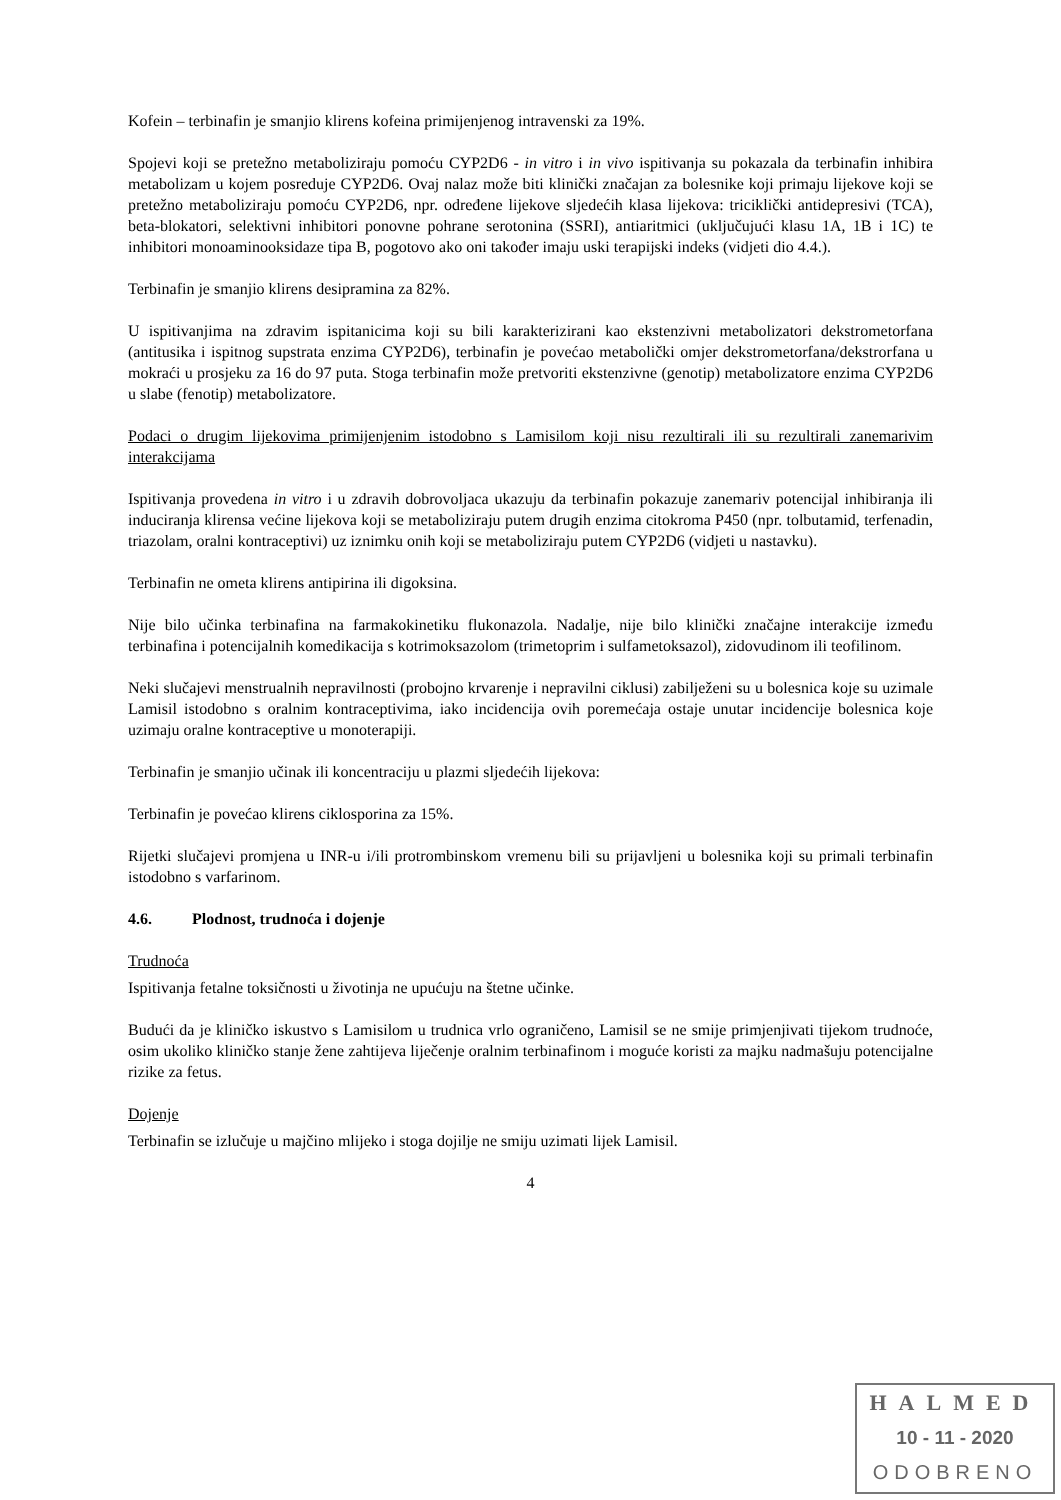Kofein – terbinafin je smanjio klirens kofeina primijenjenog intravenski za 19%.
Spojevi koji se pretežno metaboliziraju pomoću CYP2D6 - in vitro i in vivo ispitivanja su pokazala da terbinafin inhibira metabolizam u kojem posreduje CYP2D6. Ovaj nalaz može biti klinički značajan za bolesnike koji primaju lijekove koji se pretežno metaboliziraju pomoću CYP2D6, npr. određene lijekove sljedećih klasa lijekova: triciklički antidepresivi (TCA), beta-blokatori, selektivni inhibitori ponovne pohrane serotonina (SSRI), antiaritmici (uključujući klasu 1A, 1B i 1C) te inhibitori monoaminooksidaze tipa B, pogotovo ako oni također imaju uski terapijski indeks (vidjeti dio 4.4.).
Terbinafin je smanjio klirens desipramina za 82%.
U ispitivanjima na zdravim ispitanicima koji su bili karakterizirani kao ekstenzivni metabolizatori dekstrometorfana (antitusika i ispitnog supstrata enzima CYP2D6), terbinafin je povećao metabolički omjer dekstrometorfana/dekstrorfana u mokraći u prosjeku za 16 do 97 puta. Stoga terbinafin može pretvoriti ekstenzivne (genotip) metabolizatore enzima CYP2D6 u slabe (fenotip) metabolizatore.
Podaci o drugim lijekovima primijenjenim istodobno s Lamisilom koji nisu rezultirali ili su rezultirali zanemarivim interakcijama
Ispitivanja provedena in vitro i u zdravih dobrovoljaca ukazuju da terbinafin pokazuje zanemariv potencijal inhibiranja ili induciranja klirensa većine lijekova koji se metaboliziraju putem drugih enzima citokroma P450 (npr. tolbutamid, terfenadin, triazolam, oralni kontraceptivi) uz iznimku onih koji se metaboliziraju putem CYP2D6 (vidjeti u nastavku).
Terbinafin ne ometa klirens antipirina ili digoksina.
Nije bilo učinka terbinafina na farmakokinetiku flukonazola. Nadalje, nije bilo klinički značajne interakcije između terbinafina i potencijalnih komedikacija s kotrimoksazolom (trimetoprim i sulfametoksazol), zidovudinom ili teofilinom.
Neki slučajevi menstrualnih nepravilnosti (probojno krvarenje i nepravilni ciklusi) zabilježeni su u bolesnica koje su uzimale Lamisil istodobno s oralnim kontraceptivima, iako incidencija ovih poremećaja ostaje unutar incidencije bolesnica koje uzimaju oralne kontraceptive u monoterapiji.
Terbinafin je smanjio učinak ili koncentraciju u plazmi sljedećih lijekova:
Terbinafin je povećao klirens ciklosporina za 15%.
Rijetki slučajevi promjena u INR-u i/ili protrombinskom vremenu bili su prijavljeni u bolesnika koji su primali terbinafin istodobno s varfarinom.
4.6. Plodnost, trudnoća i dojenje
Trudnoća
Ispitivanja fetalne toksičnosti u životinja ne upućuju na štetne učinke.
Budući da je kliničko iskustvo s Lamisilom u trudnica vrlo ograničeno, Lamisil se ne smije primjenjivati tijekom trudnoće, osim ukoliko kliničko stanje žene zahtijeva liječenje oralnim terbinafinom i moguće koristi za majku nadmašuju potencijalne rizike za fetus.
Dojenje
Terbinafin se izlučuje u majčino mlijeko i stoga dojilje ne smiju uzimati lijek Lamisil.
4
HALMED
10 - 11 - 2020
ODOBRENO